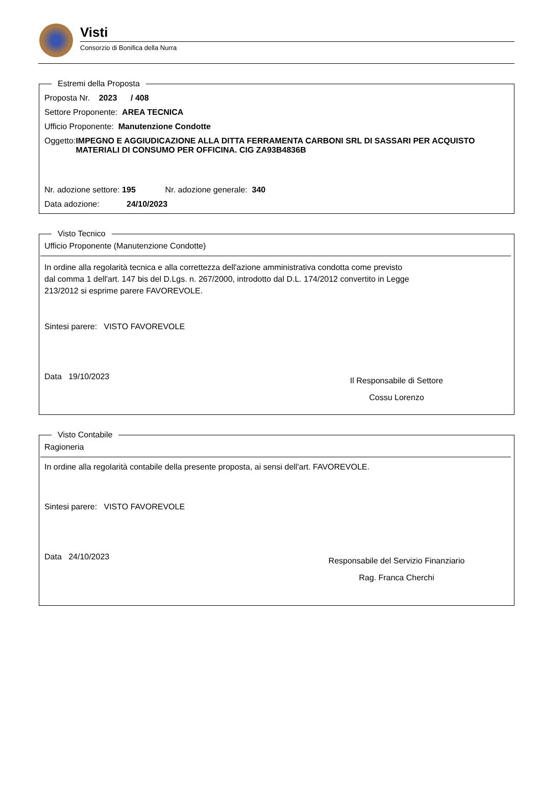Visti
Consorzio di Bonifica della Nurra
Estremi della Proposta
Proposta Nr. 2023 / 408
Settore Proponente: AREA TECNICA
Ufficio Proponente: Manutenzione Condotte
Oggetto: IMPEGNO E AGGIUDICAZIONE ALLA DITTA FERRAMENTA CARBONI SRL DI SASSARI PER ACQUISTO MATERIALI DI CONSUMO PER OFFICINA. CIG ZA93B4836B
Nr. adozione settore: 195 Nr. adozione generale: 340
Data adozione: 24/10/2023
Visto Tecnico
Ufficio Proponente (Manutenzione Condotte)
In ordine alla regolarità tecnica e alla correttezza dell'azione amministrativa condotta come previsto dal comma 1 dell'art. 147 bis del D.Lgs. n. 267/2000, introdotto dal D.L. 174/2012 convertito in Legge 213/2012 si esprime parere FAVOREVOLE.
Sintesi parere: VISTO FAVOREVOLE
Data 19/10/2023
Il Responsabile di Settore
Cossu Lorenzo
Visto Contabile
Ragioneria
In ordine alla regolarità contabile della presente proposta, ai sensi dell'art. FAVOREVOLE.
Sintesi parere: VISTO FAVOREVOLE
Data 24/10/2023
Responsabile del Servizio Finanziario
Rag. Franca Cherchi